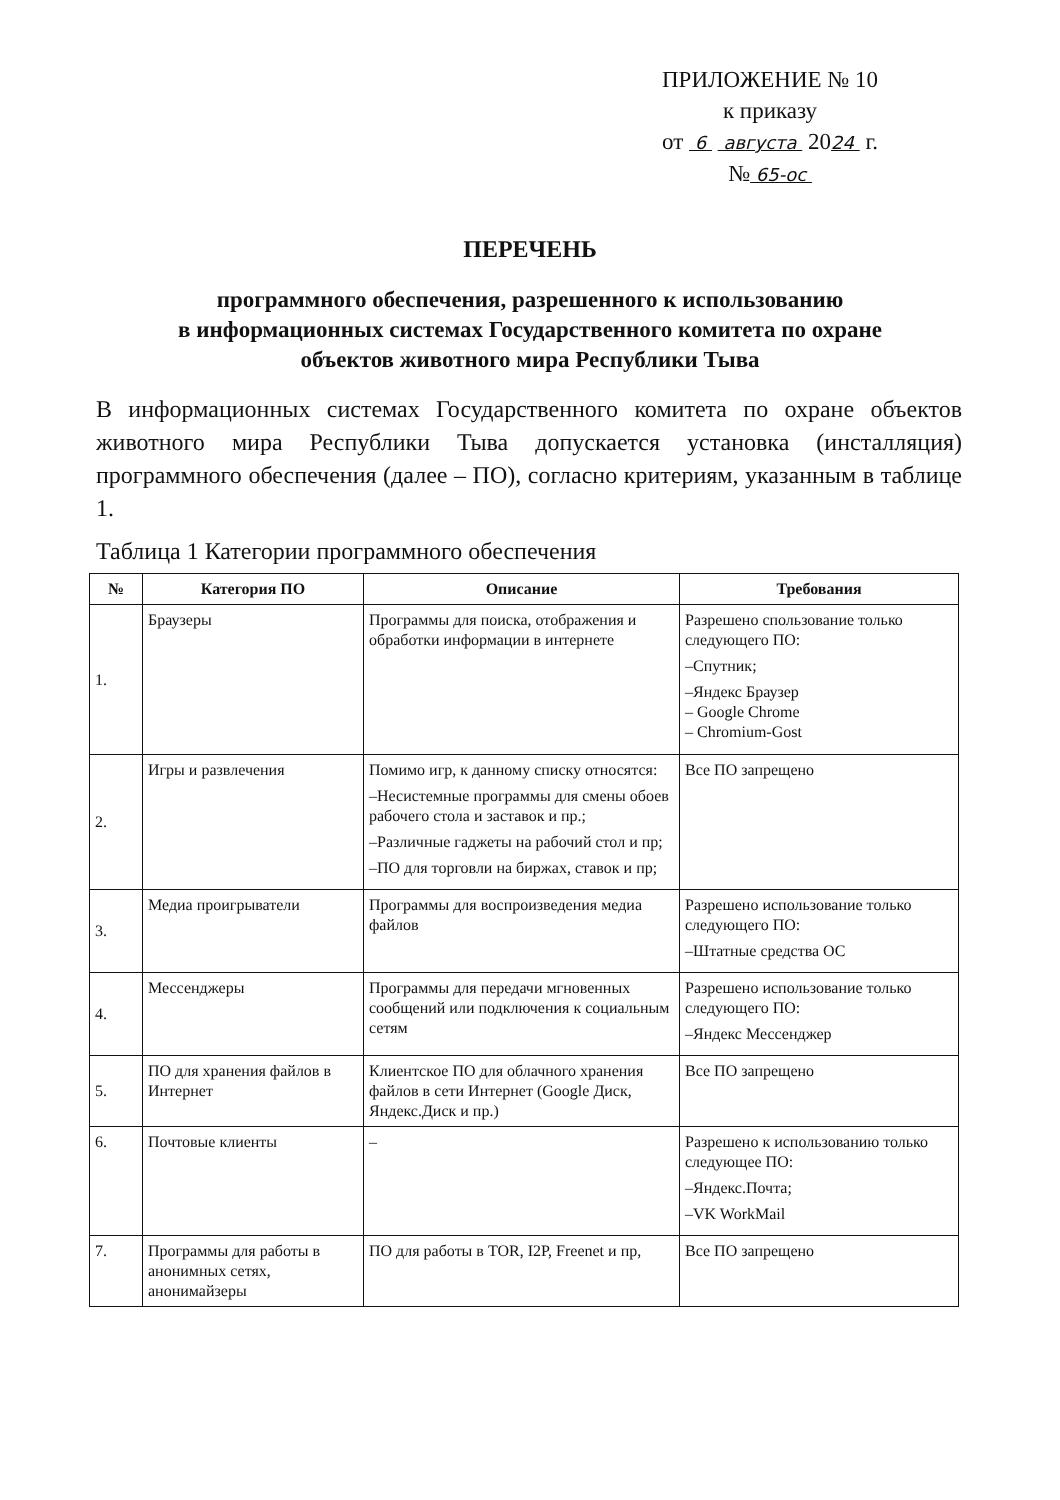ПРИЛОЖЕНИЕ № 10
к приказу
от 6 августа 2024 г.
№ 65-ос
ПЕРЕЧЕНЬ
программного обеспечения, разрешенного к использованию
в информационных системах Государственного комитета по охране
объектов животного мира Республики Тыва
В информационных системах Государственного комитета по охране объектов животного мира Республики Тыва допускается установка (инсталляция) программного обеспечения (далее – ПО), согласно критериям, указанным в таблице 1.
Таблица 1 Категории программного обеспечения
| № | Категория ПО | Описание | Требования |
| --- | --- | --- | --- |
| 1. | Браузеры | Программы для поиска, отображения и обработки информации в интернете | Разрешено спользование только следующего ПО: –Спутник; –Яндекс Браузер – Google Chrome – Chromium-Gost |
| 2. | Игры и развлечения | Помимо игр, к данному списку относятся: –Несистемные программы для смены обоев рабочего стола и заставок и пр.; –Различные гаджеты на рабочий стол и пр; –ПО для торговли на биржах, ставок и пр; | Все ПО запрещено |
| 3. | Медиа проигрыватели | Программы для воспроизведения медиа файлов | Разрешено использование только следующего ПО: –Штатные средства ОС |
| 4. | Мессенджеры | Программы для передачи мгновенных сообщений или подключения к социальным сетям | Разрешено использование только следующего ПО: –Яндекс Мессенджер |
| 5. | ПО для хранения файлов в Интернет | Клиентское ПО для облачного хранения файлов в сети Интернет (Google Диск, Яндекс.Диск и пр.) | Все ПО запрещено |
| 6. | Почтовые клиенты | – | Разрешено к использованию только следующее ПО: –Яндекс.Почта; –VK WorkMail |
| 7. | Программы для работы в анонимных сетях, анонимайзеры | ПО для работы в TOR, I2P, Freenet и пр, | Все ПО запрещено |